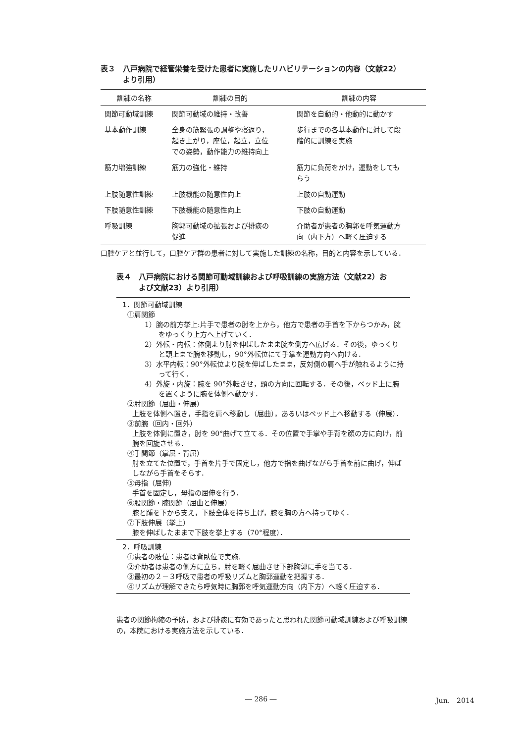表３　八戸病院で経管栄養を受けた患者に実施したリハビリテーションの内容（文献22）
　　　より引用）
| 訓練の名称 | 訓練の目的 | 訓練の内容 |
| --- | --- | --- |
| 関節可動域訓練 | 関節可動域の維持・改善 | 関節を自動的・他動的に動かす |
| 基本動作訓練 | 全身の筋緊張の調整や寝返り， 起き上がり，座位，起立，立位 での姿勢，動作能力の維持向上 | 歩行までの各基本動作に対して段 階的に訓練を実施 |
| 筋力増強訓練 | 筋力の強化・維持 | 筋力に負荷をかけ，運動をしても らう |
| 上肢随意性訓練 | 上肢機能の随意性向上 | 上肢の自動運動 |
| 下肢随意性訓練 | 下肢機能の随意性向上 | 下肢の自動運動 |
| 呼吸訓練 | 胸郭可動域の拡張および排痰の 促進 | 介助者が患者の胸郭を呼気運動方 向（内下方）へ軽く圧迫する |
口腔ケアと並行して，口腔ケア群の患者に対して実施した訓練の名称，目的と内容を示している．
表４　八戸病院における関節可動域訓練および呼吸訓練の実施方法（文献22）お
　　　よび文献23）より引用）
1．関節可動域訓練
①肩関節
1）腕の前方挙上:片手で患者の肘を上から，他方で患者の手首を下からつかみ，腕をゆっくり上方へ上げていく．
2）外転・内転：体側より肘を伸ばしたまま腕を側方へ広げる．その後，ゆっくりと頭上まで腕を移動し，90°外転位にて手掌を運動方向へ向ける．
3）水平内転：90°外転位より腕を伸ばしたまま，反対側の肩へ手が触れるように持って行く．
4）外旋・内旋：腕を 90°外転させ，頭の方向に回転する．その後，ベッド上に腕を置くように腕を体側へ動かす．
②肘関節（屈曲・伸展）
上肢を体側へ置き，手指を肩へ移動し（屈曲），あるいはベッド上へ移動する（伸展）．
③前腕（回内・回外）
上肢を体側に置き，肘を 90°曲げて立てる．その位置で手掌や手背を顔の方に向け，前腕を回旋させる．
④手関節（掌屈・背屈）
肘を立てた位置で，手首を片手で固定し，他方で指を曲げながら手首を前に曲げ，伸ばしながら手首をそらす．
⑤母指（屈伸）
手首を固定し，母指の屈伸を行う．
⑥股関節・膝関節（屈曲と伸展）
膝と踵を下から支え，下肢全体を持ち上げ，膝を胸の方へ持ってゆく．
⑦下肢伸展（挙上）
膝を伸ばしたままで下肢を挙上する（70°程度）．
2．呼吸訓練
①患者の肢位：患者は背臥位で実施.
②介助者は患者の側方に立ち，肘を軽く屈曲させ下部胸郭に手を当てる．
③最初の２－３呼吸で患者の呼吸リズムと胸郭運動を把握する．
④リズムが理解できたら呼気時に胸郭を呼気運動方向（内下方）へ軽く圧迫する．
患者の関節拘縮の予防，および排痰に有効であったと思われた関節可動域訓練および呼吸訓練の，本院における実施方法を示している．
― 286 ― Jun.　2014